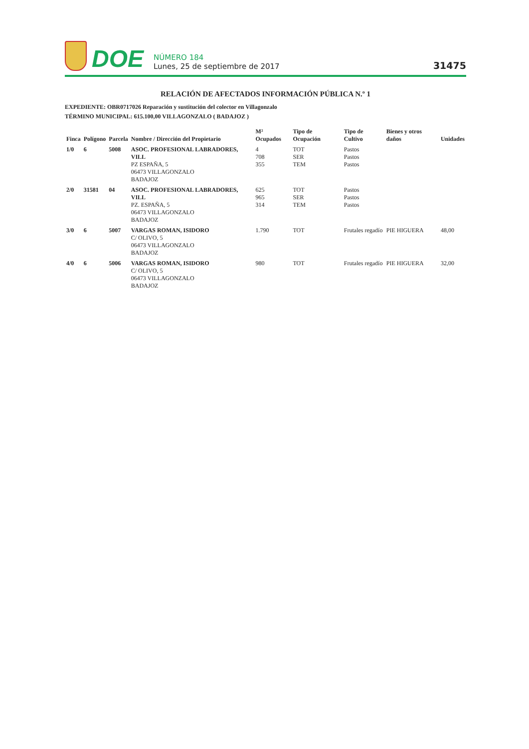DOE
NÚMERO 184
Lunes, 25 de septiembre de 2017
31475
RELACIÓN DE AFECTADOS INFORMACIÓN PÚBLICA N.º 1
EXPEDIENTE: OBR0717026 Reparación y sustitución del colector en Villagonzalo
TÉRMINO MUNICIPAL: 615.100,00 VILLAGONZALO ( BADAJOZ )
| Finca | Polígono | Parcela | Nombre / Dirección del Propietario | M² Ocupados | Tipo de Ocupación | Tipo de Cultivo | Bienes y otros daños | Unidades |
| --- | --- | --- | --- | --- | --- | --- | --- | --- |
| 1/0 | 6 | 5008 | ASOC. PROFESIONAL LABRADORES, VILL PZ ESPAÑA, 5 06473 VILLAGONZALO BADAJOZ | 4 708 355 | TOT SER TEM | Pastos Pastos Pastos | | |
| 2/0 | 31581 | 04 | ASOC. PROFESIONAL LABRADORES, VILL PZ. ESPAÑA, 5 06473 VILLAGONZALO BADAJOZ | 625 965 314 | TOT SER TEM | Pastos Pastos Pastos | | |
| 3/0 | 6 | 5007 | VARGAS ROMAN, ISIDORO C/ OLIVO, 5 06473 VILLAGONZALO BADAJOZ | 1.790 | TOT | Frutales regadío | PIE HIGUERA | 48,00 |
| 4/0 | 6 | 5006 | VARGAS ROMAN, ISIDORO C/ OLIVO, 5 06473 VILLAGONZALO BADAJOZ | 980 | TOT | Frutales regadío | PIE HIGUERA | 32,00 |